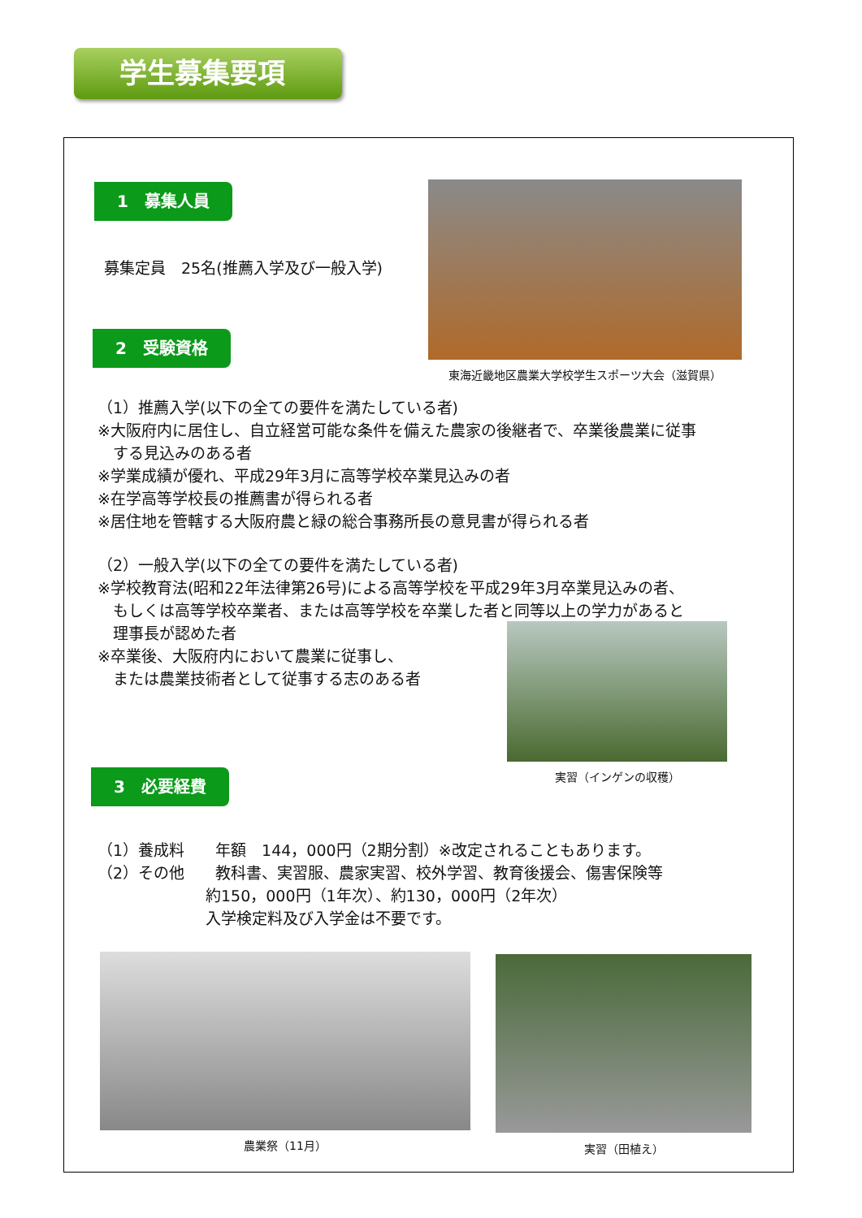学生募集要項
1　募集人員
募集定員　25名(推薦入学及び一般入学)
東海近畿地区農業大学校学生スポーツ大会（滋賀県）
2　受験資格
（1）推薦入学(以下の全ての要件を満たしている者)
※大阪府内に居住し、自立経営可能な条件を備えた農家の後継者で、卒業後農業に従事
　する見込みのある者
※学業成績が優れ、平成29年3月に高等学校卒業見込みの者
※在学高等学校長の推薦書が得られる者
※居住地を管轄する大阪府農と緑の総合事務所長の意見書が得られる者
（2）一般入学(以下の全ての要件を満たしている者)
※学校教育法(昭和22年法律第26号)による高等学校を平成29年3月卒業見込みの者、
　もしくは高等学校卒業者、または高等学校を卒業した者と同等以上の学力があると
　理事長が認めた者
※卒業後、大阪府内において農業に従事し、
　または農業技術者として従事する志のある者
実習（インゲンの収穫）
3　必要経費
（1）養成料　　年額　144，000円（2期分割）※改定されることもあります。
（2）その他　　教科書、実習服、農家実習、校外学習、教育後援会、傷害保険等
　　　　　　　約150，000円（1年次）、約130，000円（2年次）
　　　　　　　入学検定料及び入学金は不要です。
農業祭（11月） 実習（田植え）